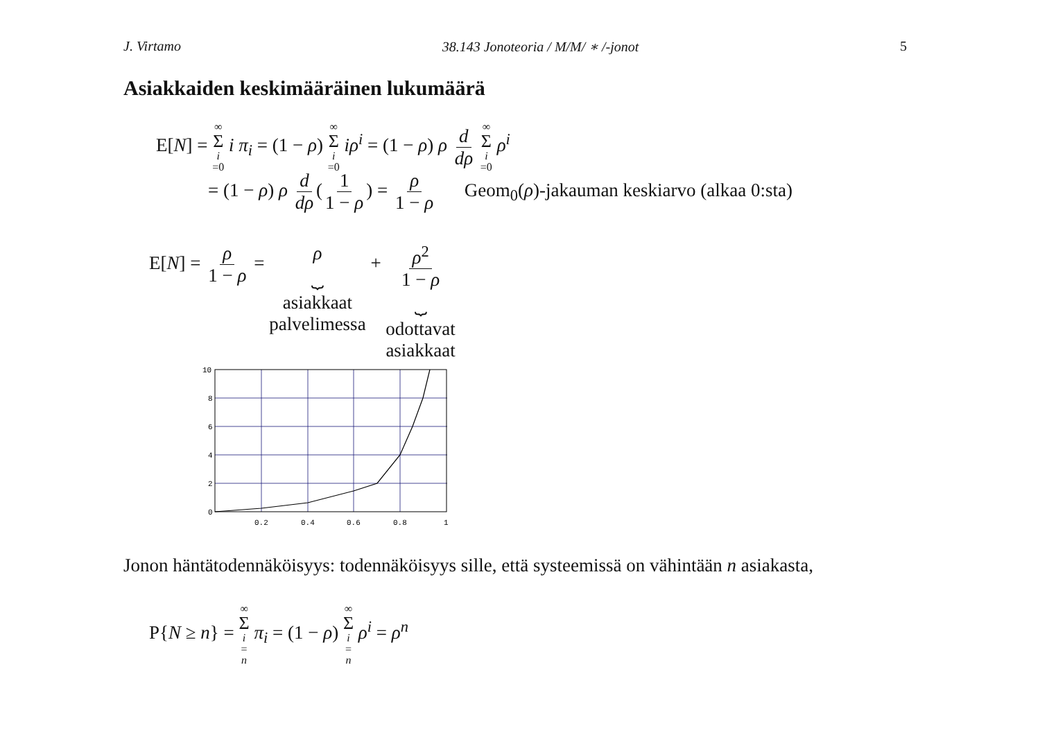J. Virtamo 38.143 Jonoteoria / M/M/ ∗ /-jonot 5
Asiakkaiden keskimääräinen lukumäärä
E[N] = ∞ Σ i =0 i π<sub>i</sub> = (1 − ρ) ∞ Σ i =0 iρ<sup>i</sup> = (1 − ρ) ρ d dρ ∞ Σ i =0 ρ<sup>i</sup>
= (1 − ρ) ρ d dρ (1 1 − ρ) = ρ 1 − ρ Geom<sub>0</sub>(ρ)-jakauman keskiarvo (alkaa 0:sta)
E[N] = ρ 1 − ρ = ρ
⏟
asiakkaat
palvelimessa + ρ<sup>2</sup> 1 − ρ
⏟
odottavat
asiakkaat
10
8
6
4
2
0
0.2
0.4
0.6
0.8
1
Jonon häntätodennäköisyys: todennäköisyys sille, että systeemissä on vähintään n asiakasta,
P{N ≥ n} = ∞ Σ i = n π<sub>i</sub> = (1 − ρ) ∞ Σ i = n ρ<sup>i</sup> = ρ<sup>n</sup>